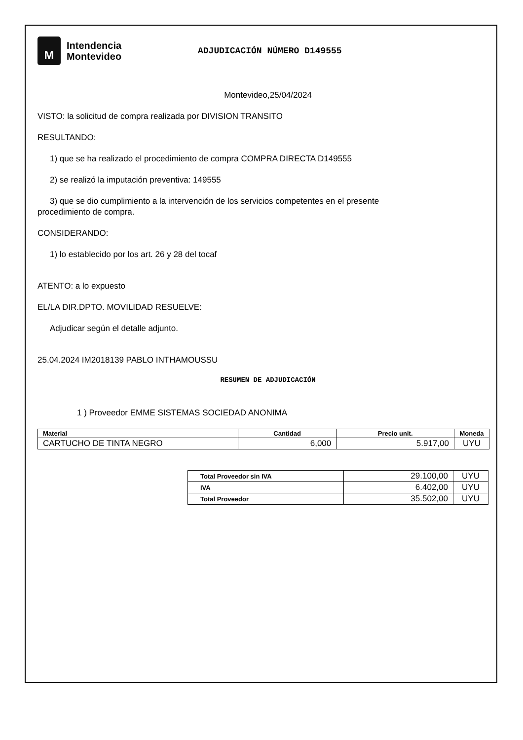M
Intendencia
Montevideo
ADJUDICACIÓN NÚMERO D149555
Montevideo,25/04/2024
VISTO: la solicitud de compra realizada por DIVISION TRANSITO
RESULTANDO:
1) que se ha realizado el procedimiento de compra COMPRA DIRECTA D149555
2) se realizó la imputación preventiva: 149555
3) que se dio cumplimiento a la intervención de los servicios competentes en el presente
procedimiento de compra.
CONSIDERANDO:
1) lo establecido por los art. 26 y 28 del tocaf
ATENTO: a lo expuesto
EL/LA DIR.DPTO. MOVILIDAD RESUELVE:
Adjudicar según el detalle adjunto.
25.04.2024 IM2018139 PABLO INTHAMOUSSU
RESUMEN DE ADJUDICACIÓN
1 ) Proveedor EMME SISTEMAS SOCIEDAD ANONIMA
| Material | Cantidad | Precio unit. | Moneda |
| --- | --- | --- | --- |
| CARTUCHO DE TINTA NEGRO | 6,000 | 5.917,00 | UYU |
| Total Proveedor sin IVA | 29.100,00 | UYU |
| IVA | 6.402,00 | UYU |
| Total Proveedor | 35.502,00 | UYU |